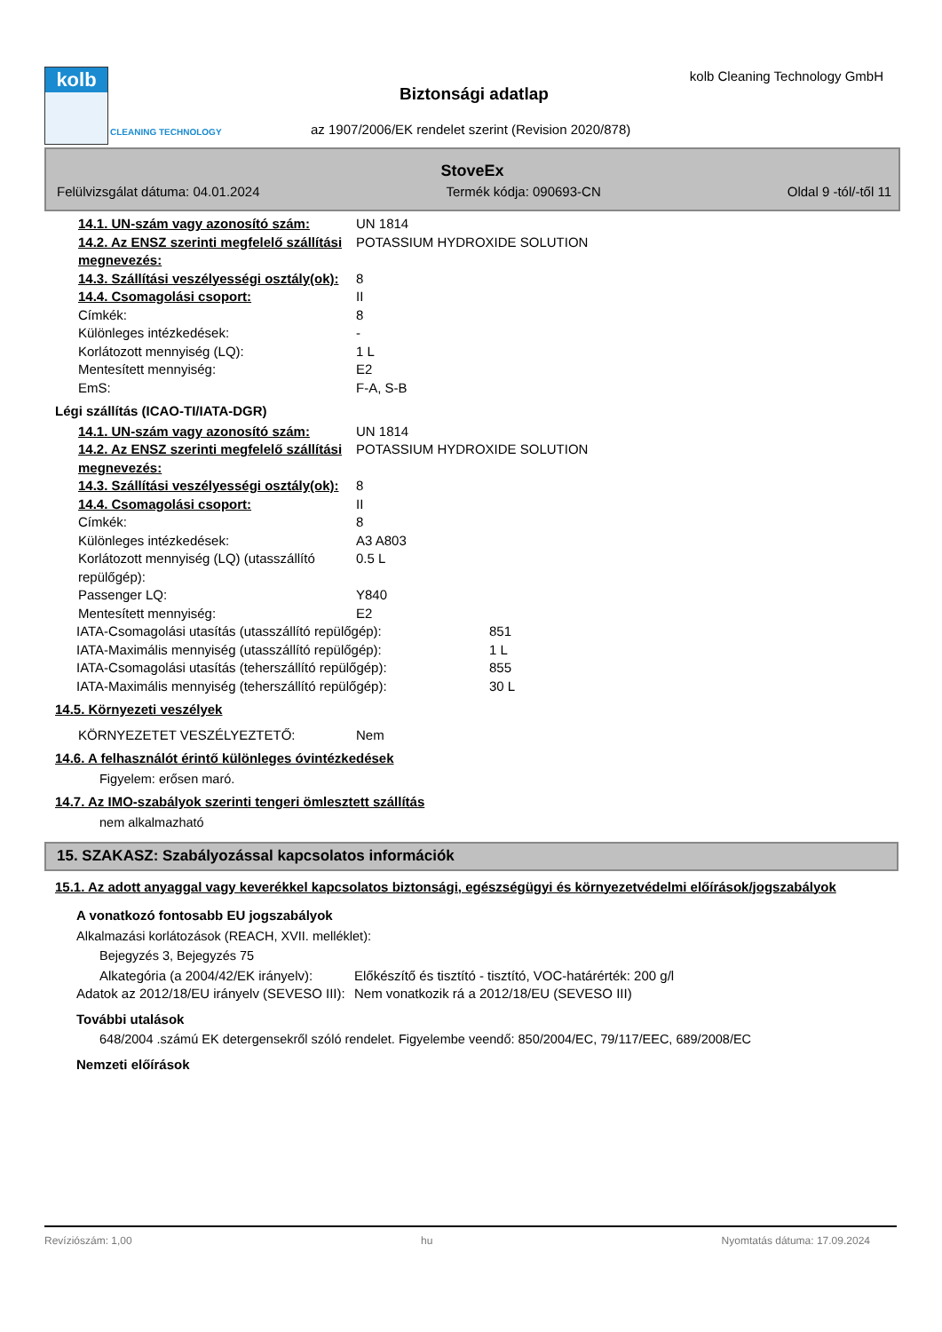kolb
CLEANING TECHNOLOGY
kolb Cleaning Technology GmbH
Biztonsági adatlap
az 1907/2006/EK rendelet szerint (Revision 2020/878)
StoveEx
Felülvizsgálat dátuma: 04.01.2024 Termék kódja: 090693-CN Oldal 9 -tól/-től 11
| 14.1. UN-szám vagy azonosító szám: | UN 1814 |
| 14.2. Az ENSZ szerinti megfelelő szállítási megnevezés: | POTASSIUM HYDROXIDE SOLUTION |
| 14.3. Szállítási veszélyességi osztály(ok): | 8 |
| 14.4. Csomagolási csoport: | II |
| Címkék: | 8 |
| Különleges intézkedések: | - |
| Korlátozott mennyiség (LQ): | 1 L |
| Mentesített mennyiség: | E2 |
| EmS: | F-A, S-B |
Légi szállítás (ICAO-TI/IATA-DGR)
| 14.1. UN-szám vagy azonosító szám: | UN 1814 |
| 14.2. Az ENSZ szerinti megfelelő szállítási megnevezés: | POTASSIUM HYDROXIDE SOLUTION |
| 14.3. Szállítási veszélyességi osztály(ok): | 8 |
| 14.4. Csomagolási csoport: | II |
| Címkék: | 8 |
| Különleges intézkedések: | A3 A803 |
| Korlátozott mennyiség (LQ) (utasszállító repülőgép): | 0.5 L |
| Passenger LQ: | Y840 |
| Mentesített mennyiség: | E2 |
| IATA-Csomagolási utasítás (utasszállító repülőgép): | 851 |
| IATA-Maximális mennyiség (utasszállító repülőgép): | 1 L |
| IATA-Csomagolási utasítás (teherszállító repülőgép): | 855 |
| IATA-Maximális mennyiség (teherszállító repülőgép): | 30 L |
14.5. Környezeti veszélyek
| KÖRNYEZETET VESZÉLYEZTETŐ: | Nem |
14.6. A felhasználót érintő különleges óvintézkedések
Figyelem: erősen maró.
14.7. Az IMO-szabályok szerinti tengeri ömlesztett szállítás
nem alkalmazható
15. SZAKASZ: Szabályozással kapcsolatos információk
15.1. Az adott anyaggal vagy keverékkel kapcsolatos biztonsági, egészségügyi és környezetvédelmi előírások/jogszabályok
A vonatkozó fontosabb EU jogszabályok
Alkalmazási korlátozások (REACH, XVII. melléklet):
Bejegyzés 3, Bejegyzés 75
| Alkategória (a 2004/42/EK irányelv): | Előkészítő és tisztító - tisztító, VOC-határérték: 200 g/l |
| Adatok az 2012/18/EU irányelv (SEVESO III): | Nem vonatkozik rá a 2012/18/EU (SEVESO III) |
További utalások
648/2004 .számú EK detergensekről szóló rendelet. Figyelembe veendő: 850/2004/EC, 79/117/EEC, 689/2008/EC
Nemzeti előírások
Revíziószám: 1,00 hu Nyomtatás dátuma: 17.09.2024